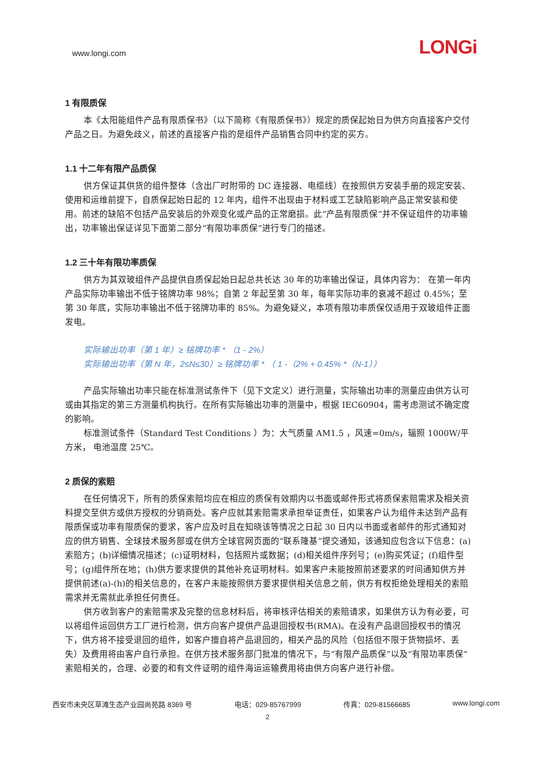www.longi.com LONGi
1 有限质保
本《太阳能组件产品有限质保书》（以下简称《有限质保书》）规定的质保起始日为供方向直接客户交付产品之日。为避免歧义，前述的直接客户指的是组件产品销售合同中约定的买方。
1.1 十二年有限产品质保
供方保证其供货的组件整体（含出厂时附带的 DC 连接器、电缆线）在按照供方安装手册的规定安装、使用和运维前提下，自质保起始日起的 12 年内，组件不出现由于材料或工艺缺陷影响产品正常安装和使用。前述的缺陷不包括产品安装后的外观变化或产品的正常磨损。此“产品有限质保”并不保证组件的功率输出，功率输出保证详见下面第二部分“有限功率质保”进行专门的描述。
1.2 三十年有限功率质保
供方为其双玻组件产品提供自质保起始日起总共长达 30 年的功率输出保证，具体内容为： 在第一年内产品实际功率输出不低于铭牌功率 98%；自第 2 年起至第 30 年，每年实际功率的衰减不超过 0.45%；至第 30 年底，实际功率输出不低于铭牌功率的 85%。为避免疑义，本项有限功率质保仅适用于双玻组件正面发电。
实际输出功率（第 1 年）≥ 铭牌功率 * （1 - 2%）
实际输出功率（第 N 年，2≤N≤30）≥ 铭牌功率 * （ 1 -（2% + 0.45% *（N-1））
产品实际输出功率只能在标准测试条件下（见下文定义）进行测量，实际输出功率的测量应由供方认可或由其指定的第三方测量机构执行。在所有实际输出功率的测量中，根据 IEC60904，需考虑测试不确定度的影响。
标准测试条件（Standard Test Conditions ）为：大气质量 AM1.5 ，风速=0m/s，辐照 1000W/平方米， 电池温度 25℃。
2 质保的索赔
在任何情况下，所有的质保索赔均应在相应的质保有效期内以书面或邮件形式将质保索赔需求及相关资料提交至供方或供方授权的分销商处。客户应就其索赔需求承担举证责任，如果客户认为组件未达到产品有限质保或功率有限质保的要求，客户应及时且在知晓该等情况之日起 30 日内以书面或者邮件的形式通知对应的供方销售、全球技术服务部或在供方全球官网页面的“联系隆基”提交通知，该通知应包含以下信息：(a)索赔方；(b)详细情况描述；(c)证明材料，包括照片或数据；(d)相关组件序列号；(e)购买凭证；(f)组件型号；(g)组件所在地；(h)供方要求提供的其他补充证明材料。如果客户未能按照前述要求的时间通知供方并提供前述(a)-(h)的相关信息的，在客户未能按照供方要求提供相关信息之前，供方有权拒绝处理相关的索赔需求并无需就此承担任何责任。
供方收到客户的索赔需求及完整的信息材料后，将审核评估相关的索赔请求，如果供方认为有必要，可以将组件运回供方工厂进行检测，供方向客户提供产品退回授权书(RMA)。在没有产品退回授权书的情况下，供方将不接受退回的组件，如客户擅自将产品退回的，相关产品的风险（包括但不限于货物损坏、丢失）及费用将由客户自行承担。在供方技术服务部门批准的情况下，与“有限产品质保”以及“有限功率质保”索赔相关的，合理、必要的和有文件证明的组件海运运输费用将由供方向客户进行补偿。
西安市未央区草滩生态产业园尚苑路 8369 号 电话：029-85767999 传真：029-81566685 www.longi.com
2